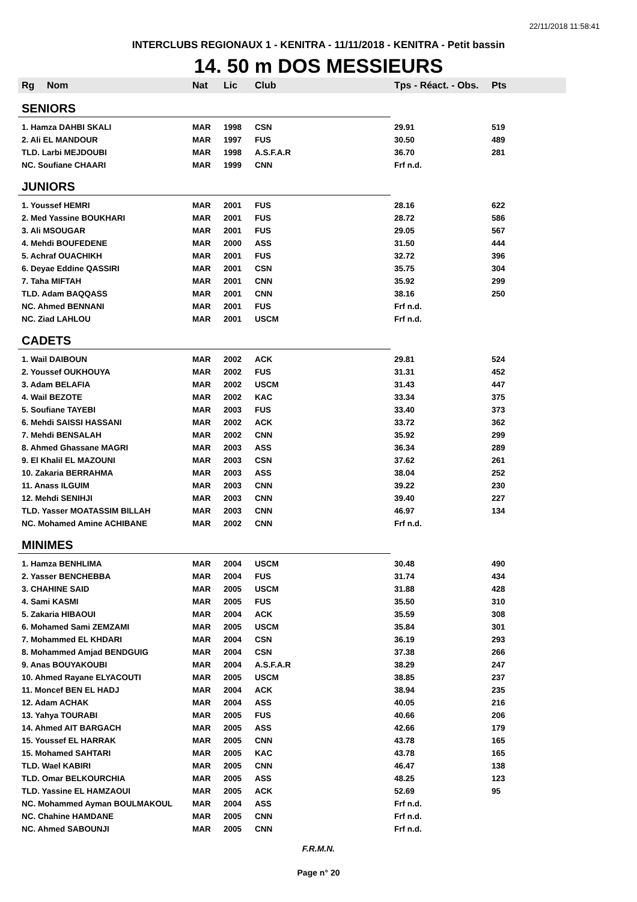22/11/2018 11:58:41
INTERCLUBS REGIONAUX 1 - KENITRA - 11/11/2018 - KENITRA - Petit bassin
14. 50 m DOS MESSIEURS
| Rg | Nom | Nat | Lic | Club | Tps - Réact. - Obs. | Pts |
| --- | --- | --- | --- | --- | --- | --- |
| SENIORS | | | | | | |
| 1. Hamza DAHBI SKALI | | MAR | 1998 | CSN | 29.91 | 519 |
| 2. Ali EL MANDOUR | | MAR | 1997 | FUS | 30.50 | 489 |
| TLD. Larbi MEJDOUBI | | MAR | 1998 | A.S.F.A.R | 36.70 | 281 |
| NC. Soufiane CHAARI | | MAR | 1999 | CNN | Frf n.d. | |
| JUNIORS | | | | | | |
| 1. Youssef HEMRI | | MAR | 2001 | FUS | 28.16 | 622 |
| 2. Med Yassine BOUKHARI | | MAR | 2001 | FUS | 28.72 | 586 |
| 3. Ali MSOUGAR | | MAR | 2001 | FUS | 29.05 | 567 |
| 4. Mehdi BOUFEDENE | | MAR | 2000 | ASS | 31.50 | 444 |
| 5. Achraf OUACHIKH | | MAR | 2001 | FUS | 32.72 | 396 |
| 6. Deyae Eddine QASSIRI | | MAR | 2001 | CSN | 35.75 | 304 |
| 7. Taha MIFTAH | | MAR | 2001 | CNN | 35.92 | 299 |
| TLD. Adam BAQQASS | | MAR | 2001 | CNN | 38.16 | 250 |
| NC. Ahmed BENNANI | | MAR | 2001 | FUS | Frf n.d. | |
| NC. Ziad LAHLOU | | MAR | 2001 | USCM | Frf n.d. | |
| CADETS | | | | | | |
| 1. Wail DAIBOUN | | MAR | 2002 | ACK | 29.81 | 524 |
| 2. Youssef OUKHOUYA | | MAR | 2002 | FUS | 31.31 | 452 |
| 3. Adam BELAFIA | | MAR | 2002 | USCM | 31.43 | 447 |
| 4. Wail BEZOTE | | MAR | 2002 | KAC | 33.34 | 375 |
| 5. Soufiane TAYEBI | | MAR | 2003 | FUS | 33.40 | 373 |
| 6. Mehdi SAISSI HASSANI | | MAR | 2002 | ACK | 33.72 | 362 |
| 7. Mehdi BENSALAH | | MAR | 2002 | CNN | 35.92 | 299 |
| 8. Ahmed Ghassane MAGRI | | MAR | 2003 | ASS | 36.34 | 289 |
| 9. El Khalil EL MAZOUNI | | MAR | 2003 | CSN | 37.62 | 261 |
| 10. Zakaria BERRAHMA | | MAR | 2003 | ASS | 38.04 | 252 |
| 11. Anass ILGUIM | | MAR | 2003 | CNN | 39.22 | 230 |
| 12. Mehdi SENIHJI | | MAR | 2003 | CNN | 39.40 | 227 |
| TLD. Yasser MOATASSIM BILLAH | | MAR | 2003 | CNN | 46.97 | 134 |
| NC. Mohamed Amine ACHIBANE | | MAR | 2002 | CNN | Frf n.d. | |
| MINIMES | | | | | | |
| 1. Hamza BENHLIMA | | MAR | 2004 | USCM | 30.48 | 490 |
| 2. Yasser BENCHEBBA | | MAR | 2004 | FUS | 31.74 | 434 |
| 3. CHAHINE SAID | | MAR | 2005 | USCM | 31.88 | 428 |
| 4. Sami KASMI | | MAR | 2005 | FUS | 35.50 | 310 |
| 5. Zakaria HIBAOUI | | MAR | 2004 | ACK | 35.59 | 308 |
| 6. Mohamed Sami ZEMZAMI | | MAR | 2005 | USCM | 35.84 | 301 |
| 7. Mohammed EL KHDARI | | MAR | 2004 | CSN | 36.19 | 293 |
| 8. Mohammed Amjad BENDGUIG | | MAR | 2004 | CSN | 37.38 | 266 |
| 9. Anas BOUYAKOUBI | | MAR | 2004 | A.S.F.A.R | 38.29 | 247 |
| 10. Ahmed Rayane ELYACOUTI | | MAR | 2005 | USCM | 38.85 | 237 |
| 11. Moncef BEN EL HADJ | | MAR | 2004 | ACK | 38.94 | 235 |
| 12. Adam ACHAK | | MAR | 2004 | ASS | 40.05 | 216 |
| 13. Yahya TOURABI | | MAR | 2005 | FUS | 40.66 | 206 |
| 14. Ahmed AIT BARGACH | | MAR | 2005 | ASS | 42.66 | 179 |
| 15. Youssef EL HARRAK | | MAR | 2005 | CNN | 43.78 | 165 |
| 15. Mohamed SAHTARI | | MAR | 2005 | KAC | 43.78 | 165 |
| TLD. Wael KABIRI | | MAR | 2005 | CNN | 46.47 | 138 |
| TLD. Omar BELKOURCHIA | | MAR | 2005 | ASS | 48.25 | 123 |
| TLD. Yassine EL HAMZAOUI | | MAR | 2005 | ACK | 52.69 | 95 |
| NC. Mohammed Ayman BOULMAKOUL | | MAR | 2004 | ASS | Frf n.d. | |
| NC. Chahine HAMDANE | | MAR | 2005 | CNN | Frf n.d. | |
| NC. Ahmed SABOUNJI | | MAR | 2005 | CNN | Frf n.d. | |
F.R.M.N.
Page n° 20